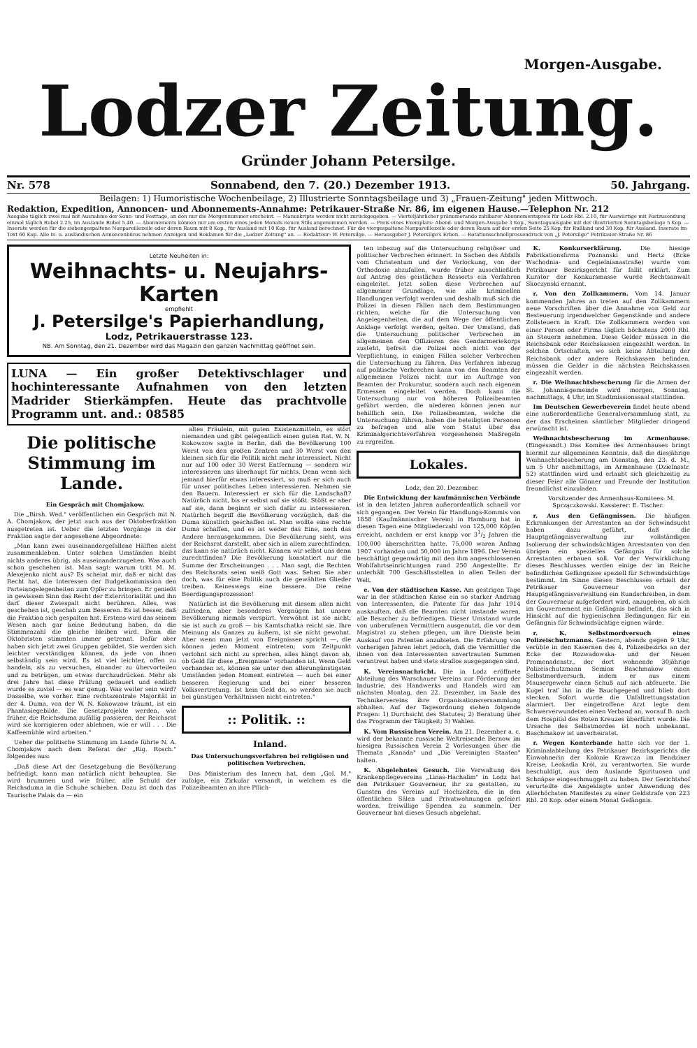Morgen-Ausgabe.
Lodzer Zeitung.
Gründer Johann Petersilge.
Nr. 578 Sonnabend, den 7. (20.) Dezember 1913. 50. Jahrgang.
Beilagen: 1) Humoristische Wochenbeilage, 2) Illustrierte Sonntagsbeilage und 3) „Frauen-Zeitung" jeden Mittwoch.
Redaktion, Expedition, Annoncen- und Abonnements-Annahme: Petrikauer-Straße Nr. 86, im eigenen Hause.—Telephon Nr. 212
Ausgabe täglich zwei mal mit Ausnahme der Sonn- und Festtage, an den nur die Morgennummer erscheint. — Manuskripte werden nicht zurückgegeben. — Vierteljährlicher pränumerando zahlbarer Abonnementspreis für Lodz Rbl. 2.10, für Auswärtige mit Postzusendung einmal täglich Rubel 2.25, im Auslande Rubel 5.40. — Abonnements können nur am ersten eines jeden Monats neuen Stils angenommen werden. — Preis eines Exemplars: Abend- und Morgen-Ausgabe 3 Kop., Sonntagsausgabe mit der illustrierten Sonntagsbeilage 5 Kop. — Inserate werden für die siebengespaltene Nonpareillezeile oder deren Raum mit 8 Kop., für Ausland mit 10 Kop. für Ausland berechnet. Für die viergespaltene Nonpareillezeile oder deren Raum auf der ersten Seite 25 Kop. für Rußland und 30 Kop. für Ausland. Inserate im Text 60 Kop. Alle in- u. ausländischen Annoncenbüros nehmen Anzeigen und Reklamen für die „Lodzer Zeitung" an. — Redakteur: W. Petersilge. — Herausgeber J. Petersilge's Erben. — Rotationsschnellpressendruck von „J. Petersilge" Petrikauer-Straße Nr. 86
Letzte Neuheiten in:
Weihnachts- u. Neujahrs-
Karten
empfiehlt
J. Petersilge's Papierhandlung,
Lodz, Petrikauerstrasse 123.
NB. Am Sonntag, den 21. Dezember wird das Magazin den ganzen Nachmittag geöffnet sein.
LUNA — Ein großer Detektivschlager und hochinteressante Aufnahmen von den letzten Madrider Stierkämpfen. Heute das prachtvolle Programm unt. and.: 08585
Die politische Stimmung im Lande.
Ein Gespräch mit Chomjakow.
Die „Birsh. Wed." veröffentlichen ein Gespräch mit N. A. Chomjakow, der jetzt auch aus der Oktoberfraktion ausgetreten ist. Ueber die letzten Vorgänge in der Fraktion sagte der angesehene Abgeordnete:
„Man kann zwei auseinandergefallene Hälften nicht zusammenkleben. Unter solchen Umständen bleibt nichts anderes übrig, als auseinanderzugehen. Was auch schon geschehen ist. Man sagt: warum tritt M. M. Alexejenko nicht aus? Es scheint mir, daß er nicht das Recht hat, die Interessen der Budgetkommission den Parteiangelegenheiten zum Opfer zu bringen. Er genießt in gewissem Sinn das Recht der Exterritorialität und ihn darf dieser Zwiespalt nicht berühren. Alles, was geschehen ist, geschah zum Besseren. Es ist besser, daß die Fraktion sich gespalten hat. Erstens wird das seinem Wesen nach gar keine Bedeutung haben, da die Stimmenzahl die gleiche bleiben wird. Denn die Oktobristen stimmten immer getrennt. Dafür aber haben sich jetzt zwei Gruppen gebildet. Sie werden sich leichter verständigen können, da jede von ihnen selbständig sein wird. Es ist viel leichter, offen zu handeln, als zu versuchen, einander zu übervorteilen und zu betrügen, um etwas durchzudrücken. Mehr als drei Jahre hat diese Prüfung gedauert und endlich wurde es zuviel — es war genug. Was weiter sein wird? Dasselbe, wie vorher. Eine rechtszentrale Majorität in der 4. Duma, von der W. N. Kokowzow träumt, ist ein Phantasiegebilde. Die Gesetzprojekte werden, wie früher, die Reichsduma zufällig passieren, der Reichsrat wird sie korrigieren oder ablehnen, wie er will . . . Die Kaffeemühle wird arbeiten."
Ueber die politische Stimmung im Lande führte N. A. Chomjakow nach dem Referat der „Rig. Rosch." folgendes aus:
„Daß diese Art der Gesetzgebung die Bevölkerung befriedigt, kann man natürlich nicht behaupten. Sie wird brummen und wie früher, alle Schuld der Reichsduma in die Schuhe schieben. Dazu ist doch das Taurische Palais da — ein
altes Fräulein, mit guten Existenzmitteln, es stört niemanden und gibt gelegentlich einen guten Rat. W. N. Kokowzow sagte in Berlin, daß die Bevölkerung 100 Werst von den großen Zentren und 30 Werst von den kleinen sich für die Politik nicht mehr interessiert. Nicht nur auf 100 oder 30 Werst Entfernung — sondern wir interessieren uns überhaupt für nichts. Denn wenn sich jemand hierfür etwas interessiert, so muß er sich auch für unser politisches Leben interessieren. Nehmen sie den Bauern. Interessiert er sich für die Landschaft? Natürlich nicht, bis er selbst auf sie stößt. Stößt er aber auf sie, dann beginnt er sich dafür zu interessieren. Natürlich begriff die Bevölkerung vorzüglich, daß die Duma künstlich geschaffen ist. Man wollte eine rechte Duma schaffen, und es ist weder das Eine, noch das Andere herausgekommen. Die Bevölkerung sieht, was der Reichsrat darstellt, aber sich in allem zurechtfinden, das kann sie natürlich nicht. Können wir selbst uns denn zurechtfinden? Die Bevölkerung konstatiert nur die Summe der Erscheinungen . . . Man sagt, die Rechten des Reichsrats seien weiß Gott was. Sehen Sie aber doch, was für eine Politik auch die gewählten Glieder treiben. Keineswegs eine bessere. Die reine Beerdigungsprozession!
Natürlich ist die Bevölkerung mit diesem allen nicht zufrieden, aber besonderes Vergnügen hat unsere Bevölkerung niemals verspürt. Verwöhnt ist sie nicht; sie ist auch zu groß — bis Kamtschatka reicht sie. Ihre Meinung als Ganzes zu äußern, ist sie nicht gewohnt. Aber wenn man jetzt von Ereignissen spricht —, die können jeden Moment eintreten; vom Zeitpunkt verlohnt sich nicht zu sprechen, alles hängt davon ab, ob Geld für diese „Ereignisse" vorhanden ist. Wenn Geld vorhanden ist, können sie unter den allerungünstigsten Umständen jeden Moment eintreten — auch bei einer besseren Regierung und bei einer besseren Volksvertretung. Ist kein Geld da, so werden sie auch bei günstigen Verhältnissen nicht eintreten."
:: Politik. ::
Inland.
Das Untersuchungsverfahren bei religiösen und politischen Verbrechen.
Das Ministerium des Innern hat, dem „Gol. M." zufolge, ein Zirkular versandt, in welchem es die Polizeibeamten an ihre Pflich-
ten inbezug auf die Untersuchung religiöser und politischer Verbrechen erinnert. In Sachen des Abfalls vom Christentum und der Verlockung, von der Orthodoxie abzufallen, wurde früher ausschließlich auf Antrag des geistlichen Ressorts ein Verfahren eingeleitet. Jetzt sollen diese Verbrechen auf allgemeiner Grundlage, wie alle kriminellen Handlungen verfolgt werden und deshalb muß sich die Polizei in diesen Fällen nach dem Bestimmungen richten, welche für die Untersuchung von Angelegenheiten, die auf dem Wege der öffentlichen Anklage verfolgt werden, gelten. Der Umstand, daß die Untersuchung politischer Verbrechen im allgemeinen den Offizieren des Gendarmeriekorps zusteht, befreit die Polizei noch nicht von der Verpflichtung, in einigen Fällen solcher Verbrechen die Untersuchung zu führen. Das Verfahren inbezug auf politische Verbrechen kann von den Beamten der allgemeinen Polizei nicht nur im Auftrage von Beamten der Prokuratur, sondern auch nach eigenem Ermessen eingeleitet werden. Doch kann die Untersuchung nur von höheren Polizeibeamten geführt werden, die niederen können jenen nur behilflich sein. Die Polizeibeamten, welche die Untersuchung führen, haben die beteiligten Personen zu befragen und alle vom Statut über das Kriminalgerichtsverfahren vorgesehenen Maßregeln zu ergreifen.
Lokales.
Lodz, den 20. Dezember.
Die Entwicklung der kaufmännischen Verbände ist in den letzten Jahren außerordentlich schnell vor sich gegangen. Der Verein für Handlungs-Kommis von 1858 (Kaufmännischer Verein) in Hamburg hat in diesen Tagen eine Mitgliederzahl von 125,000 Köpfen erreicht, nachdem er erst knapp vor 31/2 Jahren die 100,000 überschritten hatte. 75,000 waren Anfang 1907 vorhanden und 50,000 im Jahre 1896. Der Verein beschäftigt gegenwärtig mit den ihm angeschlossenen Wohlfahrtseinrichtungen rund 250 Angestellte. Er unterhält 700 Geschäftsstellen in allen Teilen der Welt.
e. Von der städtischen Kasse. Am gestrigen Tage war in der städtischen Kasse ein so starker Andrang von Interessenten, die Patente für das Jahr 1914 auskauften, daß die Beamten nicht imstande waren, alle Besucher zu befriedigen. Dieser Umstand wurde von unberufenen Vermittlern ausgenutzt, die vor dem Magistrat zu stehen pflegen, um ihre Dienste beim Auskauf von Patenten anzubieten. Die Erfahrung von vorherigen Jahren lehrt jedoch, daß die Vermittler die ihnen von den Interessenten anvertrauten Summen veruntreut haben und stets straflos ausgegangen sind.
K. Vereinsnachricht. Die in Lodz eröffnete Abteilung des Warschauer Vereins zur Förderung der Industrie, des Handwerks und Handels wird am nächsten Montag, den 22. Dezember, im Saale des Technikervereins ihre Organisationsversammlung abhalten. Auf der Tagesordnung stehen folgende Fragen: 1) Durchsicht des Statutes; 2) Beratung über das Programm der Tätigkeit; 3) Wahlen.
K. Vom Russischen Verein. Am 21. Dezember a. c. wird der bekannte russische Weltreisende Bernow im hiesigen Russischen Verein 2 Vorlesungen über die Themata „Kanada" und „Die Vereinigten Staaten" halten.
K. Abgelehntes Gesuch. Die Verwaltung des Krankenpflegevereins „Linas-Hachalim" in Lodz hat den Petrikauer Gouverneur, ihr zu gestatten, zu Gunsten des Vereins auf Hochzeiten, die in den öffentlichen Sälen und Privatwohnungen gefeiert worden, freiwillige Spenden zu sammeln. Der Gouverneur hat dieses Gesuch abgelehnt.
K. Konkurserklärung. Die hiesige Fabrikationsfirma Poznanski und Hertz (Ecke Wschodnia- und Cegielnianastraße) wurde vom Petrikauer Bezirksgericht für fallit erklärt. Zum Kurator der Konkursmasse wurde Rechtsanwalt Skoczynski ernannt.
r. Von den Zollkammern. Vom 14. Januar kommenden Jahres an treten auf den Zollkammern neue Vorschriften über die Annahme von Geld zur Besteuerung irgendwelcher Gegenstände und andere Zollsteuern in Kraft. Die Zollkammern werden von einer Person oder Firma täglich höchstens 2000 Rbl. an Steuern annehmen. Diese Gelder müssen in die Reichsbank oder Reichskassen eingezahlt werden. In solchen Ortschaften, wo sich keine Abteilung der Reichsbank oder andere Reichskassen befinden, müssen die Gelder in die nächsten Reichskassen eingezahlt werden.
r. Die Weihnachtsbescherung für die Armen der St. Johannisgemeinde wird morgen, Sonntag, nachmittags, 4 Uhr, im Stadtmissionssaal stattfinden.
Im Deutschen Gewerbeverein findet heute abend eine außerordentliche Generalversammlung statt, zu der das Erscheinen sämtlicher Mitglieder dringend erwünscht ist.
Weihnachtsbescherung im Armenhause. (Eingesandt.) Das Komitee des Armenhauses bringt hiermit zur allgemeinen Kenntnis, daß die diesjährige Weihnachtsbescherung am Dienstag, den 23. d. M., um 5 Uhr nachmittags, im Armenhause (Dzielnastr. 52) stattfinden wird und erlaubt sich gleichzeitig zu dieser Feier alle Gönner und Freunde der Institution freundlichst einzuladen.
Vorsitzender des Armenhaus-Komitees: M. Sprzączkowski. Kassierer: E. Tischer.
r. Aus den Gefängnissen. Die häufigen Erkrankungen der Arrestanten an der Schwindsucht haben dazu geführt, daß die Hauptgefängnisverwaltung zur vollständigen Isolierung der schwindsüchtigen Arrestanten von den übrigen ein spezielles Gefängnis für solche Arrestanten erbauen soll. Vor der Verwirklichung dieses Beschlusses werden einige der im Reiche befindlichen Gefängnisse speziell für Schwindsüchtige bestimmt. Im Sinne dieses Beschlusses erhielt der Petrikauer Gouverneur von der Hauptgefängnisverwaltung ein Rundschreiben, in dem der Gouverneur aufgefordert wird, anzugeben, ob sich im Gouvernement ein Gefängnis befindet, das sich in Hinsicht auf die hygienischen Bedingungen für ein Gefängnis für Schwindsüchtige eignen würde.
r. K. Selbstmordversuch eines Polizeischutzmanns. Gestern, abends gegen 9 Uhr, verübte in den Kasernen des 4. Polizeibezirks an der Ecke der Rozwadowska- und der Neuen Promenadenstr., der dort wohnende 30jährige Polizeischutzmann Semion Baschmakow einen Selbstmordversuch, indem er aus einem Mausergewehr einen Schuß auf sich abfeuerte. Die Kugel traf ihn in die Bauchgegend und blieb dort stecken. Sofort wurde die Unfallrettungsstation alarmiert. Der eingetroffene Arzt legte dem Schwerverwundeten einen Verband an, worauf B. nach dem Hospital des Roten Kreuzes überführt wurde. Die Ursache des Selbstmordes ist noch unbekannt. Baschmakow ist unverheiratet.
r. Wegen Konterbande hatte sich vor der 1. Kriminalabteilung des Petrikauer Bezirksgerichts die Einwohnerin der Kolonie Krawcza im Bendziner Kreise, Leokadia Król, zu verantworten. Sie wurde beschuldigt, aus dem Auslande Spirituosen und Schnäpse eingeschmuggelt zu haben. Der Gerichtshof verurteilte die Angeklagte unter Anwendung des Allerhöchsten Manifestes zu einer Geldstrafe von 223 Rbl. 20 Kop. oder einem Monat Gefängnis.